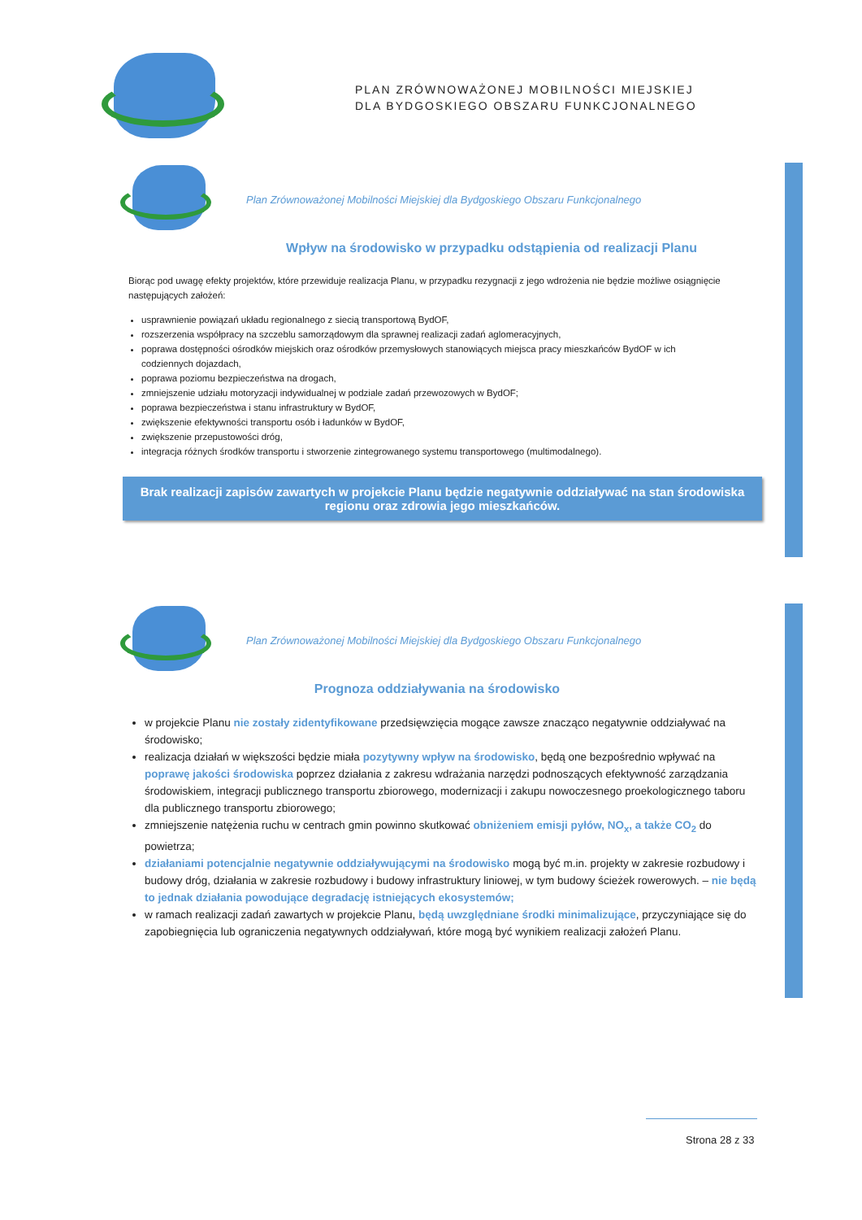PLAN ZRÓWNOWAŻONEJ MOBILNOŚCI MIEJSKIEJ
DLA BYDGOSKIEGO OBSZARU FUNKCJONALNEGO
Plan Zrównoważonej Mobilności Miejskiej dla Bydgoskiego Obszaru Funkcjonalnego
Wpływ na środowisko w przypadku odstąpienia od realizacji Planu
Biorąc pod uwagę efekty projektów, które przewiduje realizacja Planu, w przypadku rezygnacji z jego wdrożenia nie będzie możliwe osiągnięcie następujących założeń:
usprawnienie powiązań układu regionalnego z siecią transportową BydOF,
rozszerzenia współpracy na szczeblu samorządowym dla sprawnej realizacji zadań aglomeracyjnych,
poprawa dostępności ośrodków miejskich oraz ośrodków przemysłowych stanowiących miejsca pracy mieszkańców BydOF w ich codziennych dojazdach,
poprawa poziomu bezpieczeństwa na drogach,
zmniejszenie udziału motoryzacji indywidualnej w podziale zadań przewozowych w BydOF;
poprawa bezpieczeństwa i stanu infrastruktury w BydOF,
zwiększenie efektywności transportu osób i ładunków w BydOF,
zwiększenie przepustowości dróg,
integracja różnych środków transportu i stworzenie zintegrowanego systemu transportowego (multimodalnego).
Brak realizacji zapisów zawartych w projekcie Planu będzie negatywnie oddziaływać na stan środowiska regionu oraz zdrowia jego mieszkańców.
Plan Zrównoważonej Mobilności Miejskiej dla Bydgoskiego Obszaru Funkcjonalnego
Prognoza oddziaływania na środowisko
w projekcie Planu nie zostały zidentyfikowane przedsięwzięcia mogące zawsze znacząco negatywnie oddziaływać na środowisko;
realizacja działań w większości będzie miała pozytywny wpływ na środowisko, będą one bezpośrednio wpływać na poprawę jakości środowiska poprzez działania z zakresu wdrażania narzędzi podnoszących efektywność zarządzania środowiskiem, integracji publicznego transportu zbiorowego, modernizacji i zakupu nowoczesnego proekologicznego taboru dla publicznego transportu zbiorowego;
zmniejszenie natężenia ruchu w centrach gmin powinno skutkować obniżeniem emisji pyłów, NO<sub>x</sub>, a także CO<sub>2</sub> do powietrza;
działaniami potencjalnie negatywnie oddziaływującymi na środowisko mogą być m.in. projekty w zakresie rozbudowy i budowy dróg, działania w zakresie rozbudowy i budowy infrastruktury liniowej, w tym budowy ścieżek rowerowych. – nie będą to jednak działania powodujące degradację istniejących ekosystemów;
w ramach realizacji zadań zawartych w projekcie Planu, będą uwzględniane środki minimalizujące, przyczyniające się do zapobiegnięcia lub ograniczenia negatywnych oddziaływań, które mogą być wynikiem realizacji założeń Planu.
Strona 28 z 33